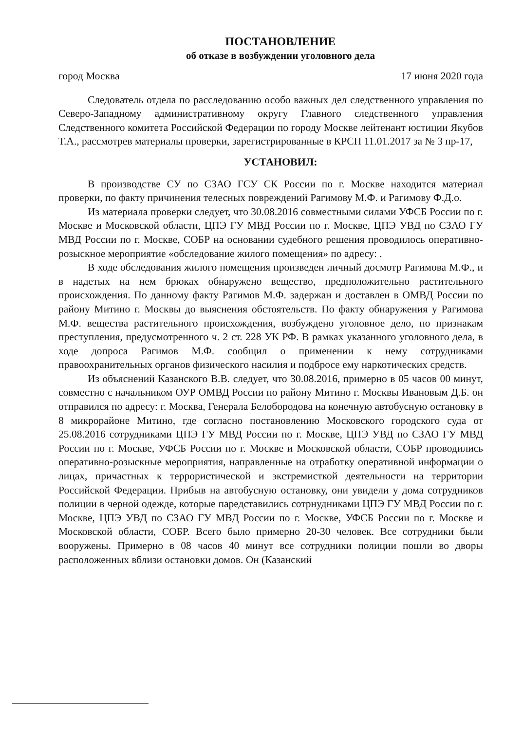ПОСТАНОВЛЕНИЕ
об отказе в возбуждении уголовного дела
город Москва 17 июня 2020 года
Следователь отдела по расследованию особо важных дел следственного управления по Северо-Западному административному округу Главного следственного управления Следственного комитета Российской Федерации по городу Москве лейтенант юстиции Якубов Т.А., рассмотрев материалы проверки, зарегистрированные в КРСП 11.01.2017 за № 3 пр-17,
УСТАНОВИЛ:
В производстве СУ по СЗАО ГСУ СК России по г. Москве находится материал проверки, по факту причинения телесных повреждений Рагимову М.Ф. и Рагимову Ф.Д.о.
Из материала проверки следует, что 30.08.2016 совместными силами УФСБ России по г. Москве и Московской области, ЦПЭ ГУ МВД России по г. Москве, ЦПЭ УВД по СЗАО ГУ МВД России по г. Москве, СОБР на основании судебного решения проводилось оперативно-розыскное мероприятие «обследование жилого помещения» по адресу: .
В ходе обследования жилого помещения произведен личный досмотр Рагимова М.Ф., и в надетых на нем брюках обнаружено вещество, предположительно растительного происхождения. По данному факту Рагимов М.Ф. задержан и доставлен в ОМВД России по району Митино г. Москвы до выяснения обстоятельств. По факту обнаружения у Рагимова М.Ф. вещества растительного происхождения, возбуждено уголовное дело, по признакам преступления, предусмотренного ч. 2 ст. 228 УК РФ. В рамках указанного уголовного дела, в ходе допроса Рагимов М.Ф. сообщил о применении к нему сотрудниками правоохранительных органов физического насилия и подбросе ему наркотических средств.
Из объяснений Казанского В.В. следует, что 30.08.2016, примерно в 05 часов 00 минут, совместно с начальником ОУР ОМВД России по району Митино г. Москвы Ивановым Д.Б. он отправился по адресу: г. Москва, Генерала Белобородова на конечную автобусную остановку в 8 микрорайоне Митино, где согласно постановлению Московского городского суда от 25.08.2016 сотрудниками ЦПЭ ГУ МВД России по г. Москве, ЦПЭ УВД по СЗАО ГУ МВД России по г. Москве, УФСБ России по г. Москве и Московской области, СОБР проводились оперативно-розыскные мероприятия, направленные на отработку оперативной информации о лицах, причастных к террористической и экстремисткой деятельности на территории Российской Федерации. Прибыв на автобусную остановку, они увидели у дома сотрудников полиции в черной одежде, которые паредставились сотрнудниками ЦПЭ ГУ МВД России по г. Москве, ЦПЭ УВД по СЗАО ГУ МВД России по г. Москве, УФСБ России по г. Москве и Московской области, СОБР. Всего было примерно 20-30 человек. Все сотрудники были вооружены. Примерно в 08 часов 40 минут все сотрудники полиции пошли во дворы расположенных вблизи остановки домов. Он (Казанский